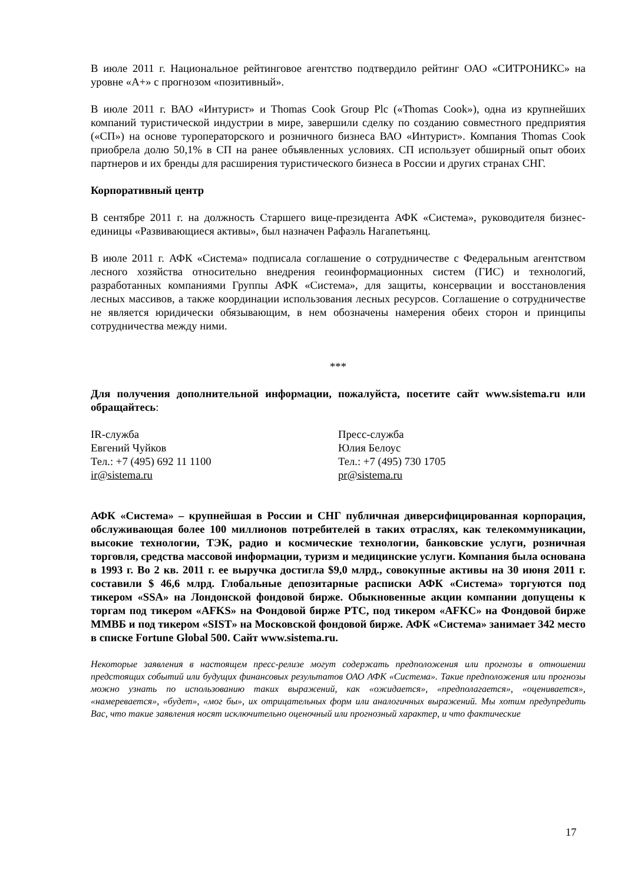В июле 2011 г. Национальное рейтинговое агентство подтвердило рейтинг ОАО «СИТРОНИКС» на уровне «А+» с прогнозом «позитивный».
В июле 2011 г. ВАО «Интурист» и Thomas Cook Group Plc («Thomas Cook»), одна из крупнейших компаний туристической индустрии в мире, завершили сделку по созданию совместного предприятия («СП») на основе туроператорского и розничного бизнеса ВАО «Интурист». Компания Thomas Cook приобрела долю 50,1% в СП на ранее объявленных условиях. СП использует обширный опыт обоих партнеров и их бренды для расширения туристического бизнеса в России и других странах СНГ.
Корпоративный центр
В сентябре 2011 г. на должность Старшего вице-президента АФК «Система», руководителя бизнес-единицы «Развивающиеся активы», был назначен Рафаэль Нагапетьянц.
В июле 2011 г. АФК «Система» подписала соглашение о сотрудничестве с Федеральным агентством лесного хозяйства относительно внедрения геоинформационных систем (ГИС) и технологий, разработанных компаниями Группы АФК «Система», для защиты, консервации и восстановления лесных массивов, а также координации использования лесных ресурсов. Соглашение о сотрудничестве не является юридически обязывающим, в нем обозначены намерения обеих сторон и принципы сотрудничества между ними.
***
Для получения дополнительной информации, пожалуйста, посетите сайт www.sistema.ru или обращайтесь:
IR-служба
Евгений Чуйков
Тел.: +7 (495) 692 11 1100
ir@sistema.ru
Пресс-служба
Юлия Белоус
Тел.: +7 (495) 730 1705
pr@sistema.ru
АФК «Система» – крупнейшая в России и СНГ публичная диверсифицированная корпорация, обслуживающая более 100 миллионов потребителей в таких отраслях, как телекоммуникации, высокие технологии, ТЭК, радио и космические технологии, банковские услуги, розничная торговля, средства массовой информации, туризм и медицинские услуги. Компания была основана в 1993 г. Во 2 кв. 2011 г. ее выручка достигла $9,0 млрд., совокупные активы на 30 июня 2011 г. составили $ 46,6 млрд. Глобальные депозитарные расписки АФК «Система» торгуются под тикером «SSA» на Лондонской фондовой бирже. Обыкновенные акции компании допущены к торгам под тикером «AFKS» на Фондовой бирже РТС, под тикером «AFKC» на Фондовой бирже ММВБ и под тикером «SIST» на Московской фондовой бирже. АФК «Система» занимает 342 место в списке Fortune Global 500. Сайт www.sistema.ru.
Некоторые заявления в настоящем пресс-релизе могут содержать предположения или прогнозы в отношении предстоящих событий или будущих финансовых результатов ОАО АФК «Система». Такие предположения или прогнозы можно узнать по использованию таких выражений, как «ожидается», «предполагается», «оценивается», «намеревается», «будет», «мог бы», их отрицательных форм или аналогичных выражений. Мы хотим предупредить Вас, что такие заявления носят исключительно оценочный или прогнозный характер, и что фактические
17